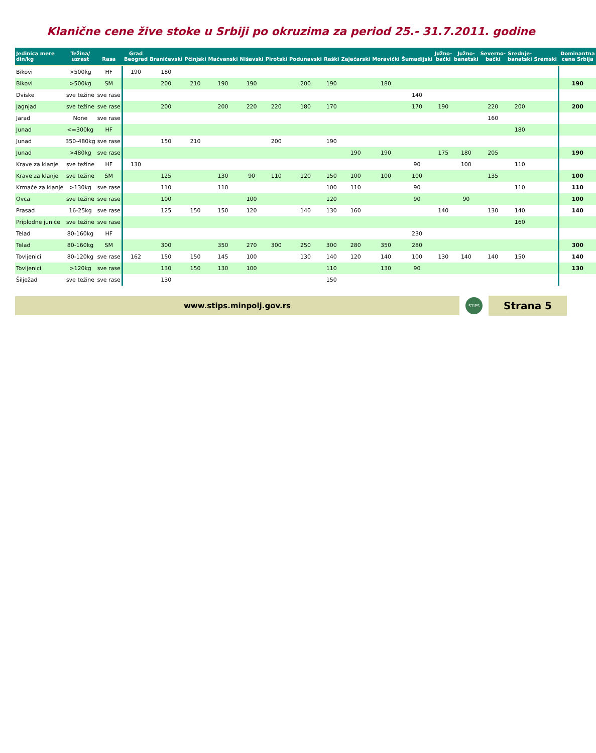Klanične cene žive stoke u Srbiji po okruzima za period 25.- 31.7.2011. godine
| Jedinica mere din/kg | Težina/ uzrast | Rasa | Grad Beograd | Braničevski | Pčinjski | Mačvanski | Nišavski | Pirotski | Podunavski | Raški | Zaječarski | Moravički | Šumadijski | Južno-bački | Južno-banatski | Severno-bački | Srednje-banatski | Sremski | Dominantna cena Srbija |
| --- | --- | --- | --- | --- | --- | --- | --- | --- | --- | --- | --- | --- | --- | --- | --- | --- | --- | --- | --- |
| Bikovi | >500kg | HF | 190 | 180 | | | | | | | | | | | | | | | |
| Bikovi | >500kg | SM | | 200 | 210 | 190 | 190 | | 200 | 190 | | 180 | | | | | | | 190 |
| Dviske | sve težine | sve rase | | | | | | | | | | | 140 | | | | | | |
| Jagnjad | sve težine | sve rase | | 200 | | 200 | 220 | 220 | 180 | 170 | | | 170 | 190 | | 220 | 200 | | 200 |
| Jarad | None | sve rase | | | | | | | | | | | | | | 160 | | | |
| Junad | <=300kg | HF | | | | | | | | | | | | | | | 180 | | |
| Junad | 350-480kg | sve rase | | 150 | 210 | | | 200 | | 190 | | | | | | | | | |
| Junad | >480kg | sve rase | | | | | | | | | 190 | 190 | | 175 | 180 | 205 | | | 190 |
| Krave za klanje | sve težine | HF | 130 | | | | | | | | | | 90 | | 100 | | 110 | | |
| Krave za klanje | sve težine | SM | | 125 | | 130 | 90 | 110 | 120 | 150 | 100 | 100 | 100 | | | 135 | | | 100 |
| Krmače za klanje | >130kg | sve rase | | 110 | | 110 | | | | 100 | 110 | | 90 | | | | 110 | | 110 |
| Ovca | sve težine | sve rase | | 100 | | | 100 | | | 120 | | | 90 | | 90 | | | | 100 |
| Prasad | 16-25kg | sve rase | | 125 | 150 | 150 | 120 | | 140 | 130 | 160 | | | 140 | | 130 | 140 | | 140 |
| Priplodne junice | sve težine | sve rase | | | | | | | | | | | | | | | 160 | | |
| Telad | 80-160kg | HF | | | | | | | | | | | 230 | | | | | | |
| Telad | 80-160kg | SM | | 300 | | 350 | 270 | 300 | 250 | 300 | 280 | 350 | 280 | | | | | | 300 |
| Tovljenici | 80-120kg | sve rase | 162 | 150 | 150 | 145 | 100 | | 130 | 140 | 120 | 140 | 100 | 130 | 140 | 140 | 150 | | 140 |
| Tovljenici | >120kg | sve rase | | 130 | 150 | 130 | 100 | | | 110 | | 130 | 90 | | | | | | 130 |
| Šilježad | sve težine | sve rase | | 130 | | | | | | 150 | | | | | | | | | |
www.stips.minpolj.gov.rs
STIPS
Strana 5